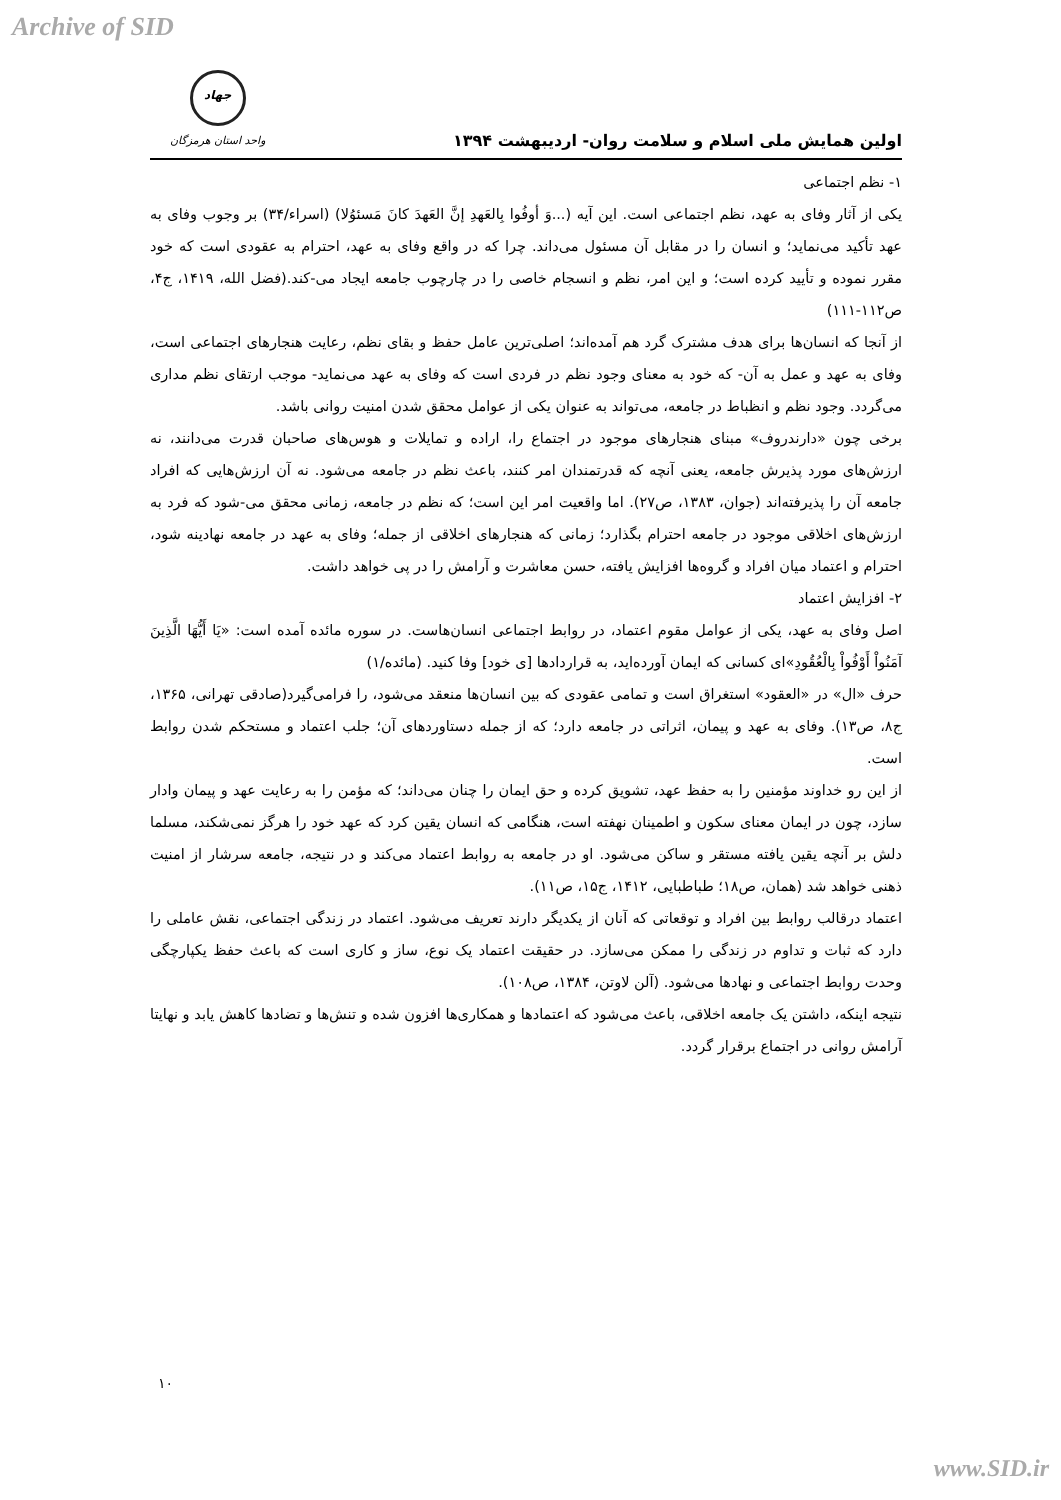Archive of SID
اولین همایش ملی اسلام و سلامت روان- اردیبهشت ۱۳۹۴
جهاد
واحد استان هرمزگان
۱- نظم اجتماعی
یکی از آثار وفای به عهد، نظم اجتماعی است. این آیه (...وَ أوفُوا بِالعَهدِ إنَّ العَهدَ کانَ مَسئوُلا) (اسراء/۳۴) بر وجوب وفای به عهد تأکید می‌نماید؛ و انسان را در مقابل آن مسئول می‌داند. چرا که در واقع وفای به عهد، احترام به عقودی است که خود مقرر نموده و تأیید کرده است؛ و این امر، نظم و انسجام خاصی را در چارچوب جامعه ایجاد می-کند.(فضل الله، ۱۴۱۹، ج۴، ص۱۱۲-۱۱۱)
از آنجا که انسان‌ها برای هدف مشترک گرد هم آمده‌اند؛ اصلی‌ترین عامل حفظ و بقای نظم، رعایت هنجارهای اجتماعی است، وفای به عهد و عمل به آن- که خود به معنای وجود نظم در فردی است که وفای به عهد می‌نماید- موجب ارتقای نظم مداری می‌گردد. وجود نظم و انظباط در جامعه، می‌تواند به عنوان یکی از عوامل محقق شدن امنیت روانی باشد.
برخی چون «دارندروف» مبنای هنجارهای موجود در اجتماع را، اراده و تمایلات و هوس‌های صاحبان قدرت می‌دانند، نه ارزش‌های مورد پذیرش جامعه، یعنی آنچه که قدرتمندان امر کنند، باعث نظم در جامعه می‌شود. نه آن ارزش‌هایی که افراد جامعه آن را پذیرفته‌اند (جوان، ۱۳۸۳، ص۲۷). اما واقعیت امر این است؛ که نظم در جامعه، زمانی محقق می-شود که فرد به ارزش‌های اخلاقی موجود در جامعه احترام بگذارد؛ زمانی که هنجارهای اخلاقی از جمله؛ وفای به عهد در جامعه نهادینه شود، احترام و اعتماد میان افراد و گروه‌ها افزایش یافته، حسن معاشرت و آرامش را در پی خواهد داشت.
۲- افزایش اعتماد
اصل وفای به عهد، یکی از عوامل مقوم اعتماد، در روابط اجتماعی انسان‌هاست. در سوره مائده آمده است: «يَا أَيُّهَا الَّذِينَ آمَنُواْ أَوْفُواْ بِالْعُقُودِ»ای کسانی که ایمان آورده‌اید، به قراردادها [ی خود] وفا کنید. (مائده/۱)
حرف «ال» در «العقود» استغراق است و تمامی عقودی که بین انسان‌ها منعقد می‌شود، را فرامی‌گیرد(صادقی تهرانی، ۱۳۶۵، ج۸، ص۱۳). وفای به عهد و پیمان، اثراتی در جامعه دارد؛ که از جمله دستاوردهای آن؛ جلب اعتماد و مستحکم شدن روابط است.
از این رو خداوند مؤمنین را به حفظ عهد، تشویق کرده و حق ایمان را چنان می‌داند؛ که مؤمن را به رعایت عهد و پیمان وادار سازد، چون در ایمان معنای سکون و اطمینان نهفته است، هنگامی که انسان یقین کرد که عهد خود را هرگز نمی‌شکند، مسلما دلش بر آنچه یقین یافته مستقر و ساکن می‌شود. او در جامعه به روابط اعتماد می‌کند و در نتیجه، جامعه سرشار از امنیت ذهنی خواهد شد (همان، ص۱۸؛ طباطبایی، ۱۴۱۲، ج۱۵، ص۱۱).
اعتماد درقالب روابط بین افراد و توقعاتی که آنان از یکدیگر دارند تعریف می‌شود. اعتماد در زندگی اجتماعی، نقش عاملی را دارد که ثبات و تداوم در زندگی را ممکن می‌سازد. در حقیقت اعتماد یک نوع، ساز و کاری است که باعث حفظ یکپارچگی وحدت روابط اجتماعی و نهادها می‌شود. (آلن لاوتن، ۱۳۸۴، ص۱۰۸).
نتیجه اینکه، داشتن یک جامعه اخلاقی، باعث می‌شود که اعتمادها و همکاری‌ها افزون شده و تنش‌ها و تضادها کاهش یابد و نهایتا آرامش روانی در اجتماع برقرار گردد.
۱۰
www.SID.ir